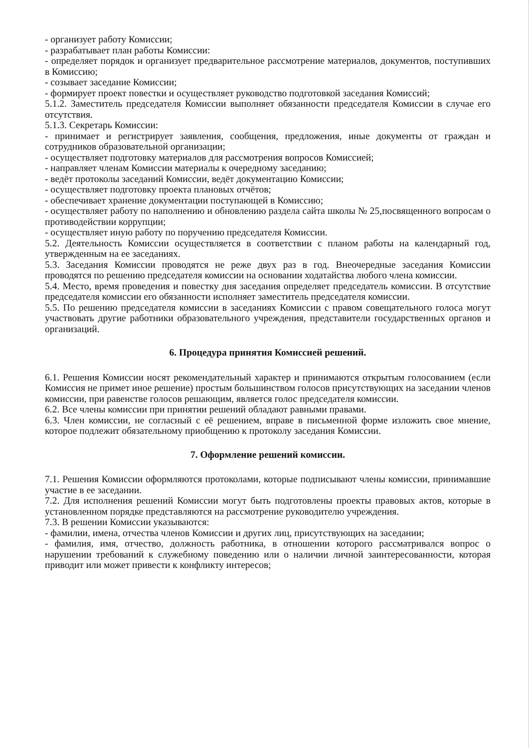- организует работу Комиссии;
- разрабатывает план работы Комиссии:
- определяет порядок и организует предварительное рассмотрение материалов, документов, поступивших в Комиссию;
- созывает заседание Комиссии;
- формирует проект повестки и осуществляет руководство подготовкой заседания Комиссий;
5.1.2. Заместитель председателя Комиссии выполняет обязанности председателя Комиссии в случае его отсутствия.
5.1.3. Секретарь Комиссии:
- принимает и регистрирует заявления, сообщения, предложения, иные документы от граждан и сотрудников образовательной организации;
- осуществляет подготовку материалов для рассмотрения вопросов Комиссией;
- направляет членам Комиссии материалы к очередному заседанию;
- ведёт протоколы заседаний Комиссии, ведёт документацию Комиссии;
- осуществляет подготовку проекта плановых отчётов;
- обеспечивает хранение документации поступающей в Комиссию;
- осуществляет работу по наполнению и обновлению раздела сайта школы № 25,посвященного вопросам о противодействии коррупции;
- осуществляет иную работу по поручению председателя Комиссии.
5.2. Деятельность Комиссии осуществляется в соответствии с планом работы на календарный год, утвержденным на ее заседаниях.
5.3. Заседания Комиссии проводятся не реже двух раз в год. Внеочередные заседания Комиссии проводятся по решению председателя комиссии на основании ходатайства любого члена комиссии.
5.4. Место, время проведения и повестку дня заседания определяет председатель комиссии. В отсутствие председателя комиссии его обязанности исполняет заместитель председателя комиссии.
5.5. По решению председателя комиссии в заседаниях Комиссии с правом совещательного голоса могут участвовать другие работники образовательного учреждения, представители государственных органов и организаций.
6. Процедура принятия Комиссией решений.
6.1. Решения Комиссии носят рекомендательный характер и принимаются открытым голосованием (если Комиссия не примет иное решение) простым большинством голосов присутствующих на заседании членов комиссии, при равенстве голосов решающим, является голос председателя комиссии.
6.2. Все члены комиссии при принятии решений обладают равными правами.
6.3. Член комиссии, не согласный с её решением, вправе в письменной форме изложить свое мнение, которое подлежит обязательному приобщению к протоколу заседания Комиссии.
7. Оформление решений комиссии.
7.1. Решения Комиссии оформляются протоколами, которые подписывают члены комиссии, принимавшие участие в ее заседании.
7.2. Для исполнения решений Комиссии могут быть подготовлены проекты правовых актов, которые в установленном порядке представляются на рассмотрение руководителю учреждения.
7.3. В решении Комиссии указываются:
- фамилии, имена, отчества членов Комиссии и других лиц, присутствующих на заседании;
- фамилия, имя, отчество, должность работника, в отношении которого рассматривался вопрос о нарушении требований к служебному поведению или о наличии личной заинтересованности, которая приводит или может привести к конфликту интересов;